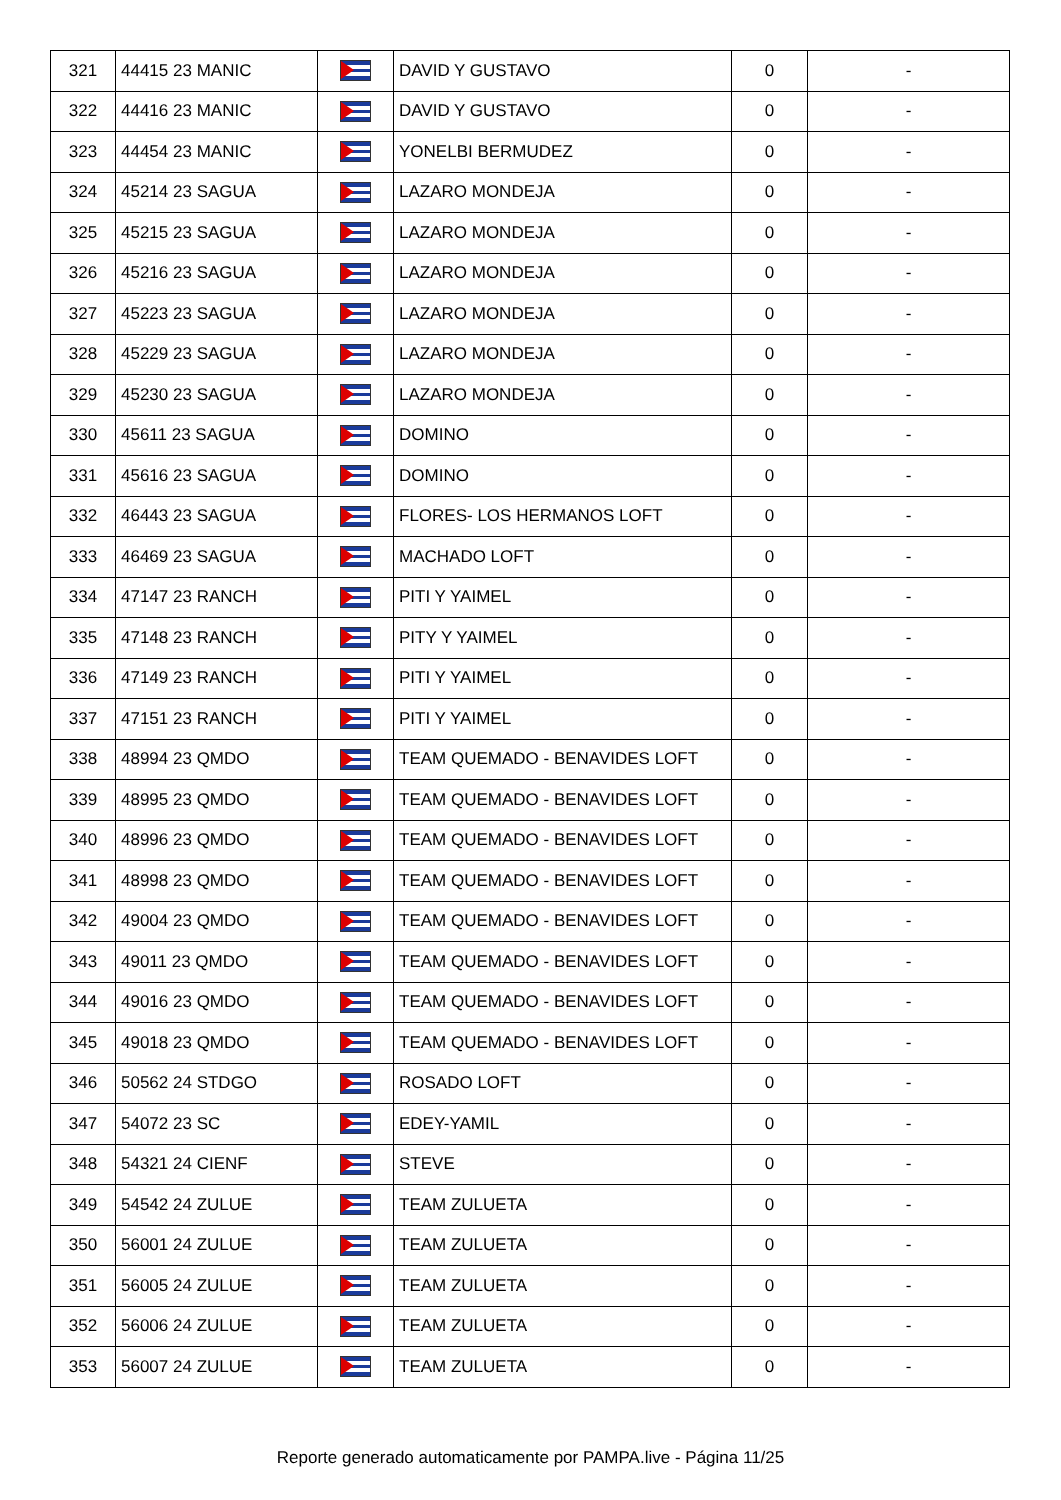| 321 | 44415 23 MANIC | | DAVID Y GUSTAVO | 0 | - |
| 322 | 44416 23 MANIC | | DAVID Y GUSTAVO | 0 | - |
| 323 | 44454 23 MANIC | | YONELBI BERMUDEZ | 0 | - |
| 324 | 45214 23 SAGUA | | LAZARO MONDEJA | 0 | - |
| 325 | 45215 23 SAGUA | | LAZARO MONDEJA | 0 | - |
| 326 | 45216 23 SAGUA | | LAZARO MONDEJA | 0 | - |
| 327 | 45223 23 SAGUA | | LAZARO MONDEJA | 0 | - |
| 328 | 45229 23 SAGUA | | LAZARO MONDEJA | 0 | - |
| 329 | 45230 23 SAGUA | | LAZARO MONDEJA | 0 | - |
| 330 | 45611 23 SAGUA | | DOMINO | 0 | - |
| 331 | 45616 23 SAGUA | | DOMINO | 0 | - |
| 332 | 46443 23 SAGUA | | FLORES- LOS HERMANOS LOFT | 0 | - |
| 333 | 46469 23 SAGUA | | MACHADO LOFT | 0 | - |
| 334 | 47147 23 RANCH | | PITI Y YAIMEL | 0 | - |
| 335 | 47148 23 RANCH | | PITY Y YAIMEL | 0 | - |
| 336 | 47149 23 RANCH | | PITI Y YAIMEL | 0 | - |
| 337 | 47151 23 RANCH | | PITI Y YAIMEL | 0 | - |
| 338 | 48994 23 QMDO | | TEAM QUEMADO - BENAVIDES LOFT | 0 | - |
| 339 | 48995 23 QMDO | | TEAM QUEMADO - BENAVIDES LOFT | 0 | - |
| 340 | 48996 23 QMDO | | TEAM QUEMADO - BENAVIDES LOFT | 0 | - |
| 341 | 48998 23 QMDO | | TEAM QUEMADO - BENAVIDES LOFT | 0 | - |
| 342 | 49004 23 QMDO | | TEAM QUEMADO - BENAVIDES LOFT | 0 | - |
| 343 | 49011 23 QMDO | | TEAM QUEMADO - BENAVIDES LOFT | 0 | - |
| 344 | 49016 23 QMDO | | TEAM QUEMADO - BENAVIDES LOFT | 0 | - |
| 345 | 49018 23 QMDO | | TEAM QUEMADO - BENAVIDES LOFT | 0 | - |
| 346 | 50562 24 STDGO | | ROSADO LOFT | 0 | - |
| 347 | 54072 23 SC | | EDEY-YAMIL | 0 | - |
| 348 | 54321 24 CIENF | | STEVE | 0 | - |
| 349 | 54542 24 ZULUE | | TEAM ZULUETA | 0 | - |
| 350 | 56001 24 ZULUE | | TEAM ZULUETA | 0 | - |
| 351 | 56005 24 ZULUE | | TEAM ZULUETA | 0 | - |
| 352 | 56006 24 ZULUE | | TEAM ZULUETA | 0 | - |
| 353 | 56007 24 ZULUE | | TEAM ZULUETA | 0 | - |
Reporte generado automaticamente por PAMPA.live - Página 11/25